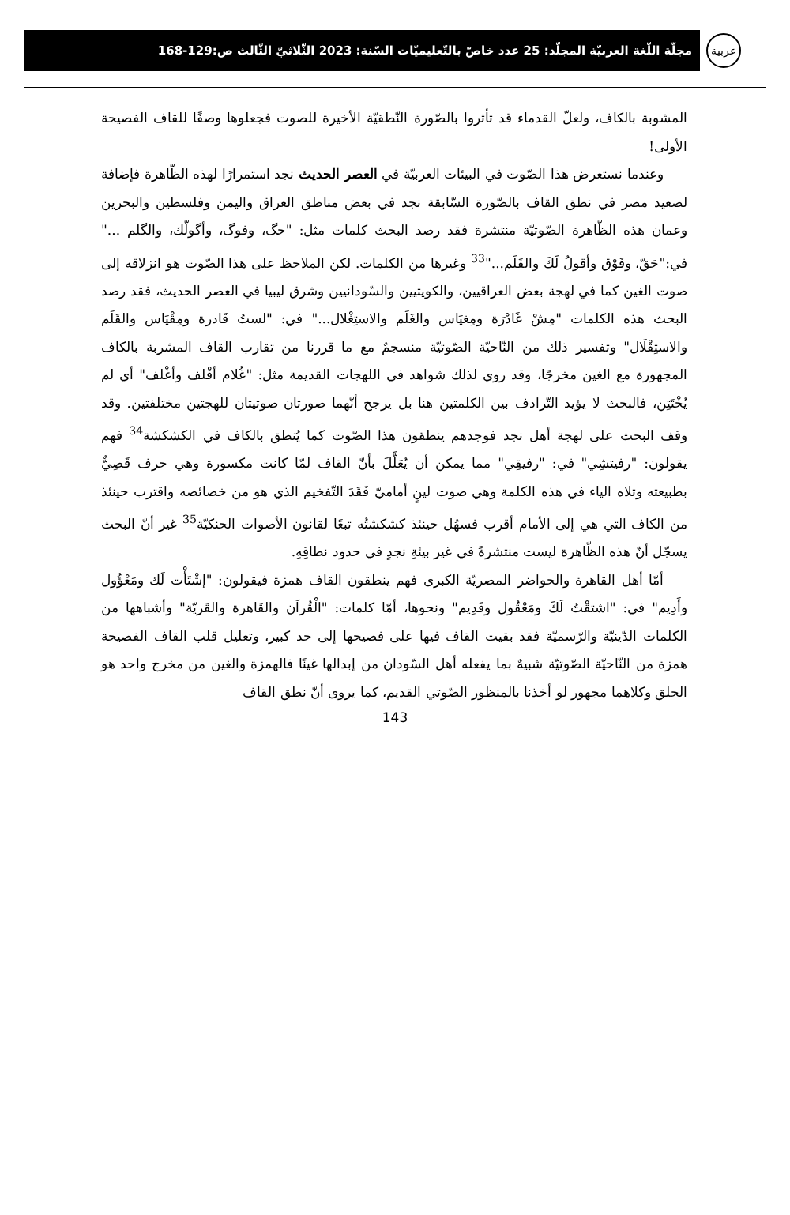عربية
مجلّة اللّغة العربيّة المجلّد: 25 عدد خاصّ بالتّعليميّات السّنة: 2023 الثّلاثيّ الثّالث ص:129-168
المشوبة بالكاف، ولعلّ القدماء قد تأثروا بالصّورة النّطقيّة الأخيرة للصوت فجعلوها وصفًا للقاف الفصيحة الأولى!
وعندما نستعرض هذا الصّوت في البيئات العربيّة في العصر الحديث نجد استمرارًا لهذه الظّاهرة فإضافة لصعيد مصر في نطق القاف بالصّورة السّابقة نجد في بعض مناطق العراق واليمن وفلسطين والبحرين وعمان هذه الظّاهرة الصّوتيّة منتشرة فقد رصد البحث كلمات مثل: "حگ، وفوگ، وأگولّك، والگلم ..." في:"حَقّ، وفَوْق وأقولُ لَكَ والقَلَم..."<sup>33</sup> وغيرها من الكلمات. لكن الملاحظ على هذا الصّوت هو انزلاقه إلى صوت الغين كما في لهجة بعض العراقيين، والكويتيين والسّودانيين وشرق ليبيا في العصر الحديث، فقد رصد البحث هذه الكلمات "مِشْ غَادْرَة ومِغيَاس والغَلَم والاستِغْلال..." في: "لستُ قَادرة ومِقْيَاس والقَلَم والاستِقْلَال" وتفسير ذلك من النّاحيّة الصّوتيّة منسجمٌ مع ما قررنا من تقارب القاف المشربة بالكاف المجهورة مع الغين مخرجًا، وقد روي لذلك شواهد في اللهجات القديمة مثل: "غُلام أقْلف وأغْلف" أي لم يُخْتَتِن، فالبحث لا يؤيد التّرادف بين الكلمتين هنا بل يرجح أنّهما صورتان صوتيتان للهجتين مختلفتين. وقد وقف البحث على لهجة أهل نجد فوجدهم ينطقون هذا الصّوت كما يُنطق بالكاف في الكشكشة<sup>34</sup> فهم يقولون: "رفيتشِي" في: "رفيقِي" مما يمكن أن يُعَلَّلَ بأنّ القاف لمّا كانت مكسورة وهي حرف قَصِيٌّ بطبيعته وتلاه الياء في هذه الكلمة وهي صوت لينٍ أماميّ فَقَدَ التّفخيم الذي هو من خصائصه واقترب حينئذ من الكاف التي هي إلى الأمام أقرب فسهُل حينئذ كشكشتُه تبعًا لقانون الأصوات الحنكيّة<sup>35</sup> غير أنّ البحث يسجّل أنّ هذه الظّاهرة ليست منتشرةً في غير بيئةِ نجدٍ في حدود نطاقِهِ.
أمّا أهل القاهرة والحواضر المصريّة الكبرى فهم ينطقون القاف همزة فيقولون: "إشْتَأْت لَك ومَعْؤُول وأَدِيم" في: "اشتقْتُ لَكَ ومَعْقُول وقَدِيم" ونحوها، أمّا كلمات: "الْقُرآن والقَاهرة والقَريّة" وأشباهها من الكلمات الدّينيّة والرّسميّة فقد بقيت القاف فيها على فصيحها إلى حد كبير، وتعليل قلب القاف الفصيحة همزة من النّاحيّة الصّوتيّة شبيهٌ بما يفعله أهل السّودان من إبدالها غينًا فالهمزة والغين من مخرج واحد هو الحلق وكلاهما مجهور لو أخذنا بالمنظور الصّوتي القديم، كما يروى أنّ نطق القاف
143